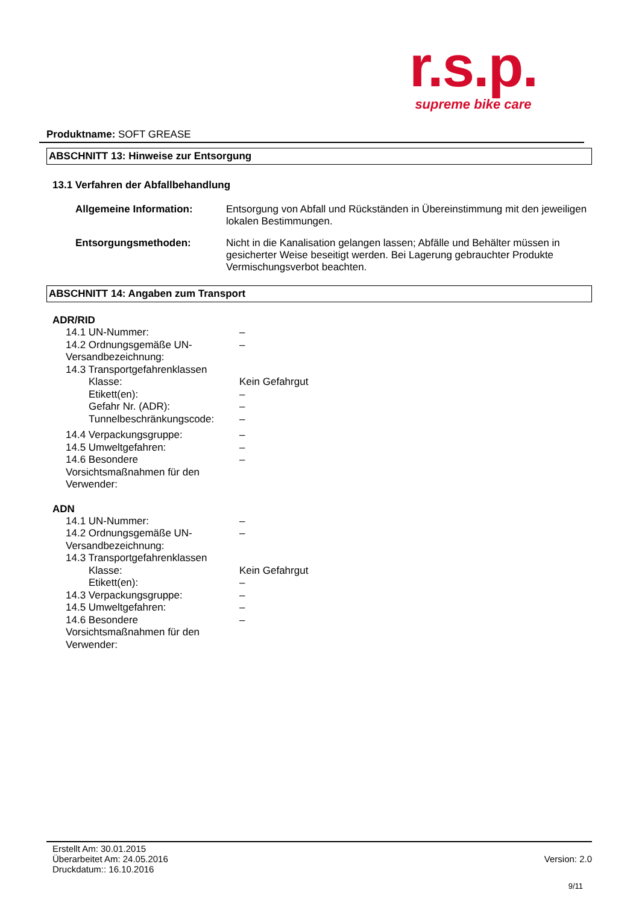r.s.p.
supreme bike care
Produktname: SOFT GREASE
ABSCHNITT 13: Hinweise zur Entsorgung
13.1 Verfahren der Abfallbehandlung
Allgemeine Information: Entsorgung von Abfall und Rückständen in Übereinstimmung mit den jeweiligen lokalen Bestimmungen.
Entsorgungsmethoden: Nicht in die Kanalisation gelangen lassen; Abfälle und Behälter müssen in gesicherter Weise beseitigt werden. Bei Lagerung gebrauchter Produkte Vermischungsverbot beachten.
ABSCHNITT 14: Angaben zum Transport
ADR/RID
14.1 UN-Nummer: –
14.2 Ordnungsgemäße UN-Versandbezeichnung:
–
14.3 Transportgefahrenklassen
Klasse: Kein Gefahrgut
Etikett(en): –
Gefahr Nr. (ADR): –
Tunnelbeschränkungscode: –
14.4 Verpackungsgruppe: –
14.5 Umweltgefahren: –
14.6 Besondere Vorsichtsmaßnahmen für den Verwender:
–
ADN
14.1 UN-Nummer: –
14.2 Ordnungsgemäße UN-Versandbezeichnung:
–
14.3 Transportgefahrenklassen
Klasse: Kein Gefahrgut
Etikett(en): –
14.3 Verpackungsgruppe: –
14.5 Umweltgefahren: –
14.6 Besondere Vorsichtsmaßnahmen für den Verwender:
–
Erstellt Am: 30.01.2015
Überarbeitet Am: 24.05.2016
Druckdatum:: 16.10.2016
Version: 2.0
9/11